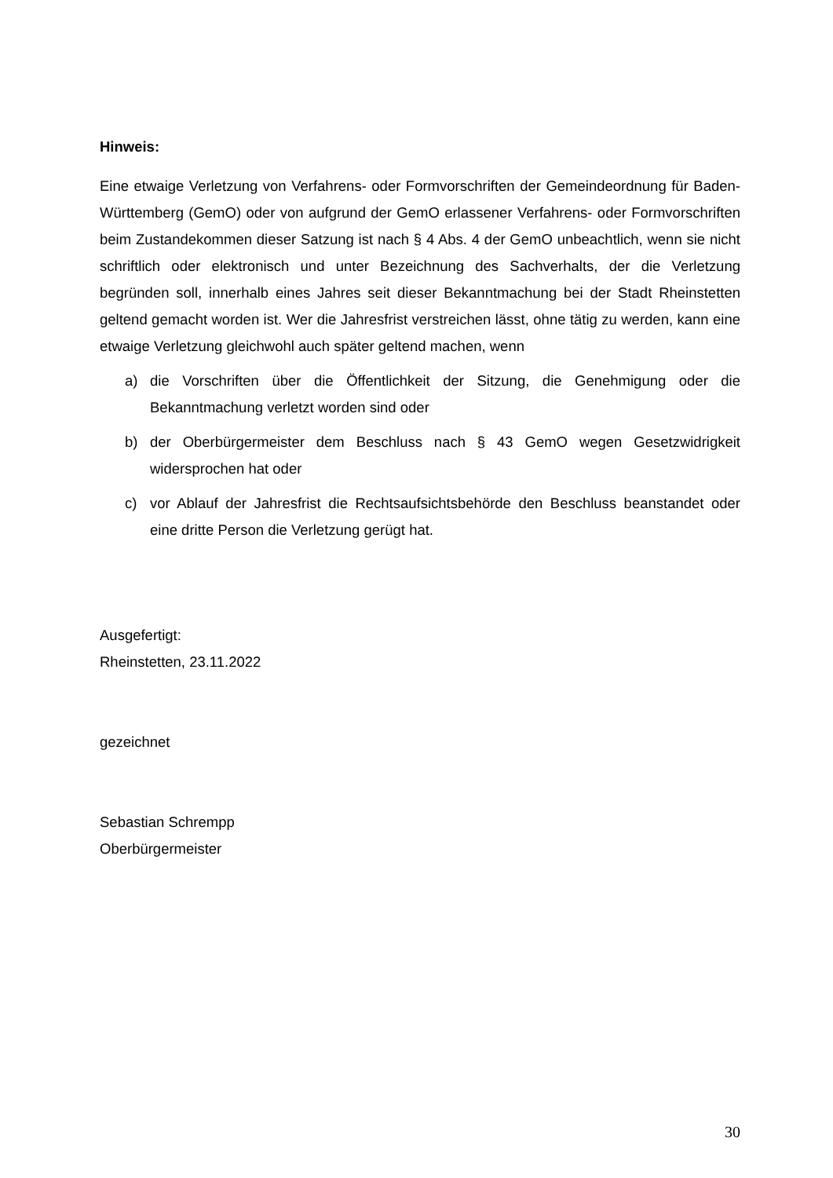Hinweis:
Eine etwaige Verletzung von Verfahrens- oder Formvorschriften der Gemeindeordnung für Baden-Württemberg (GemO) oder von aufgrund der GemO erlassener Verfahrens- oder Formvorschriften beim Zustandekommen dieser Satzung ist nach § 4 Abs. 4 der GemO unbeachtlich, wenn sie nicht schriftlich oder elektronisch und unter Bezeichnung des Sachverhalts, der die Verletzung begründen soll, innerhalb eines Jahres seit dieser Bekanntmachung bei der Stadt Rheinstetten geltend gemacht worden ist. Wer die Jahresfrist verstreichen lässt, ohne tätig zu werden, kann eine etwaige Verletzung gleichwohl auch später geltend machen, wenn
a) die Vorschriften über die Öffentlichkeit der Sitzung, die Genehmigung oder die Bekanntmachung verletzt worden sind oder
b) der Oberbürgermeister dem Beschluss nach § 43 GemO wegen Gesetzwidrigkeit widersprochen hat oder
c) vor Ablauf der Jahresfrist die Rechtsaufsichtsbehörde den Beschluss beanstandet oder eine dritte Person die Verletzung gerügt hat.
Ausgefertigt:
Rheinstetten, 23.11.2022
gezeichnet
Sebastian Schrempp
Oberbürgermeister
30